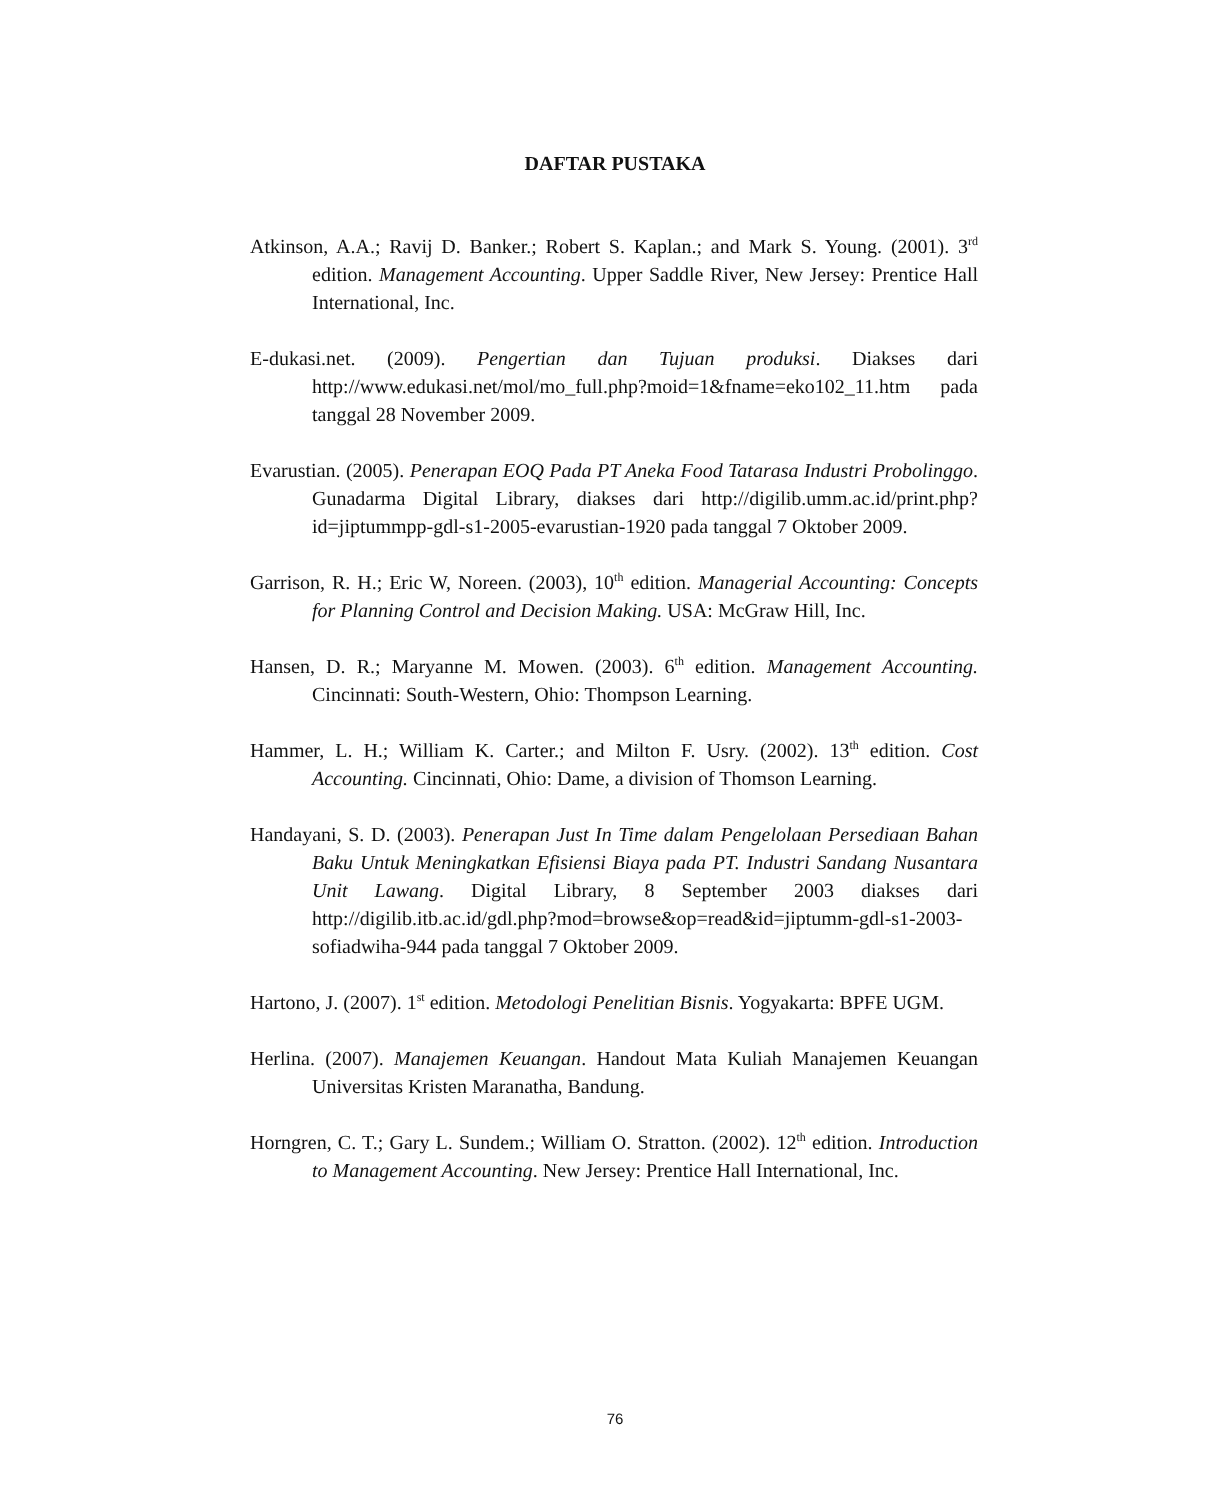DAFTAR PUSTAKA
Atkinson, A.A.; Ravij D. Banker.; Robert S. Kaplan.; and Mark S. Young. (2001). 3<sup>rd</sup> edition. Management Accounting. Upper Saddle River, New Jersey: Prentice Hall International, Inc.
E-dukasi.net. (2009). Pengertian dan Tujuan produksi. Diakses dari http://www.edukasi.net/mol/mo_full.php?moid=1&fname=eko102_11.htm pada tanggal 28 November 2009.
Evarustian. (2005). Penerapan EOQ Pada PT Aneka Food Tatarasa Industri Probolinggo. Gunadarma Digital Library, diakses dari http://digilib.umm.ac.id/print.php?id=jiptummpp-gdl-s1-2005-evarustian-1920 pada tanggal 7 Oktober 2009.
Garrison, R. H.; Eric W, Noreen. (2003), 10<sup>th</sup> edition. Managerial Accounting: Concepts for Planning Control and Decision Making. USA: McGraw Hill, Inc.
Hansen, D. R.; Maryanne M. Mowen. (2003). 6<sup>th</sup> edition. Management Accounting. Cincinnati: South-Western, Ohio: Thompson Learning.
Hammer, L. H.; William K. Carter.; and Milton F. Usry. (2002). 13<sup>th</sup> edition. Cost Accounting. Cincinnati, Ohio: Dame, a division of Thomson Learning.
Handayani, S. D. (2003). Penerapan Just In Time dalam Pengelolaan Persediaan Bahan Baku Untuk Meningkatkan Efisiensi Biaya pada PT. Industri Sandang Nusantara Unit Lawang. Digital Library, 8 September 2003 diakses dari http://digilib.itb.ac.id/gdl.php?mod=browse&op=read&id=jiptumm-gdl-s1-2003-sofiadwiha-944 pada tanggal 7 Oktober 2009.
Hartono, J. (2007). 1<sup>st</sup> edition. Metodologi Penelitian Bisnis. Yogyakarta: BPFE UGM.
Herlina. (2007). Manajemen Keuangan. Handout Mata Kuliah Manajemen Keuangan Universitas Kristen Maranatha, Bandung.
Horngren, C. T.; Gary L. Sundem.; William O. Stratton. (2002). 12<sup>th</sup> edition. Introduction to Management Accounting. New Jersey: Prentice Hall International, Inc.
76